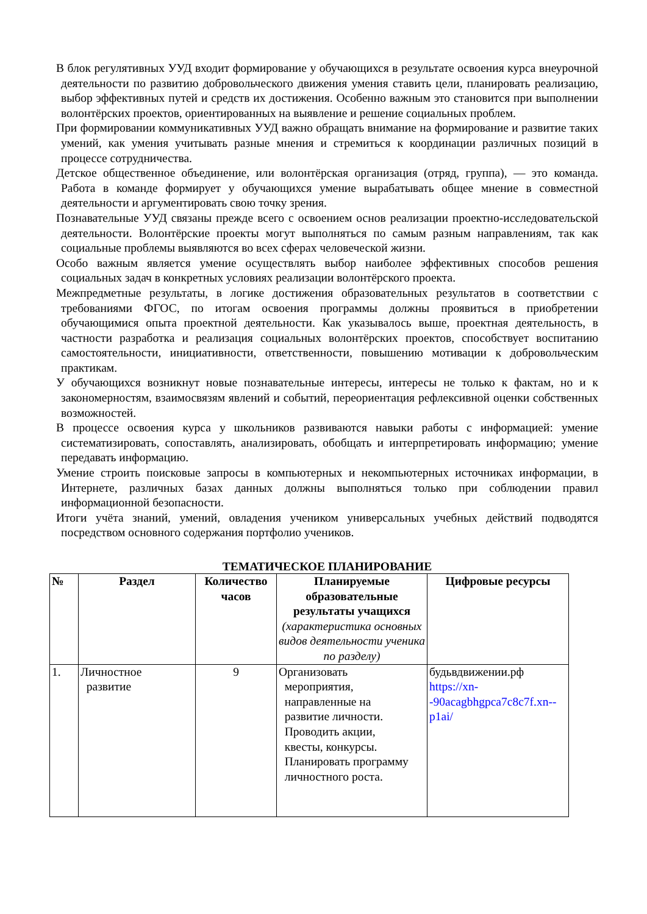В блок регулятивных УУД входит формирование у обучающихся в результате освоения курса внеурочной деятельности по развитию добровольческого движения умения ставить цели, планировать реализацию, выбор эффективных путей и средств их достижения. Особенно важным это становится при выполнении волонтёрских проектов, ориентированных на выявление и решение социальных проблем.
При формировании коммуникативных УУД важно обращать внимание на формирование и развитие таких умений, как умения учитывать разные мнения и стремиться к координации различных позиций в процессе сотрудничества.
Детское общественное объединение, или волонтёрская организация (отряд, группа), — это команда. Работа в команде формирует у обучающихся умение вырабатывать общее мнение в совместной деятельности и аргументировать свою точку зрения.
Познавательные УУД связаны прежде всего с освоением основ реализации проектно-исследовательской деятельности. Волонтёрские проекты могут выполняться по самым разным направлениям, так как социальные проблемы выявляются во всех сферах человеческой жизни.
Особо важным является умение осуществлять выбор наиболее эффективных способов решения социальных задач в конкретных условиях реализации волонтёрского проекта.
Межпредметные результаты, в логике достижения образовательных результатов в соответствии с требованиями ФГОС, по итогам освоения программы должны проявиться в приобретении обучающимися опыта проектной деятельности. Как указывалось выше, проектная деятельность, в частности разработка и реализация социальных волонтёрских проектов, способствует воспитанию самостоятельности, инициативности, ответственности, повышению мотивации к добровольческим практикам.
У обучающихся возникнут новые познавательные интересы, интересы не только к фактам, но и к закономерностям, взаимосвязям явлений и событий, переориентация рефлексивной оценки собственных возможностей.
В процессе освоения курса у школьников развиваются навыки работы с информацией: умение систематизировать, сопоставлять, анализировать, обобщать и интерпретировать информацию; умение передавать информацию.
Умение строить поисковые запросы в компьютерных и некомпьютерных источниках информации, в Интернете, различных базах данных должны выполняться только при соблюдении правил информационной безопасности.
Итоги учёта знаний, умений, овладения учеником универсальных учебных действий подводятся посредством основного содержания портфолио учеников.
ТЕМАТИЧЕСКОЕ ПЛАНИРОВАНИЕ
| № | Раздел | Количество часов | Планируемые образовательные результаты учащихся (характеристика основных видов деятельности ученика по разделу) | Цифровые ресурсы |
| --- | --- | --- | --- | --- |
| 1. | Личностное развитие | 9 | Организовать мероприятия, направленные на развитие личности. Проводить акции, квесты, конкурсы. Планировать программу личностного роста. | будьвдвижении.рф https://xn--90acagbhgpca7c8c7f.xn--p1ai/ |